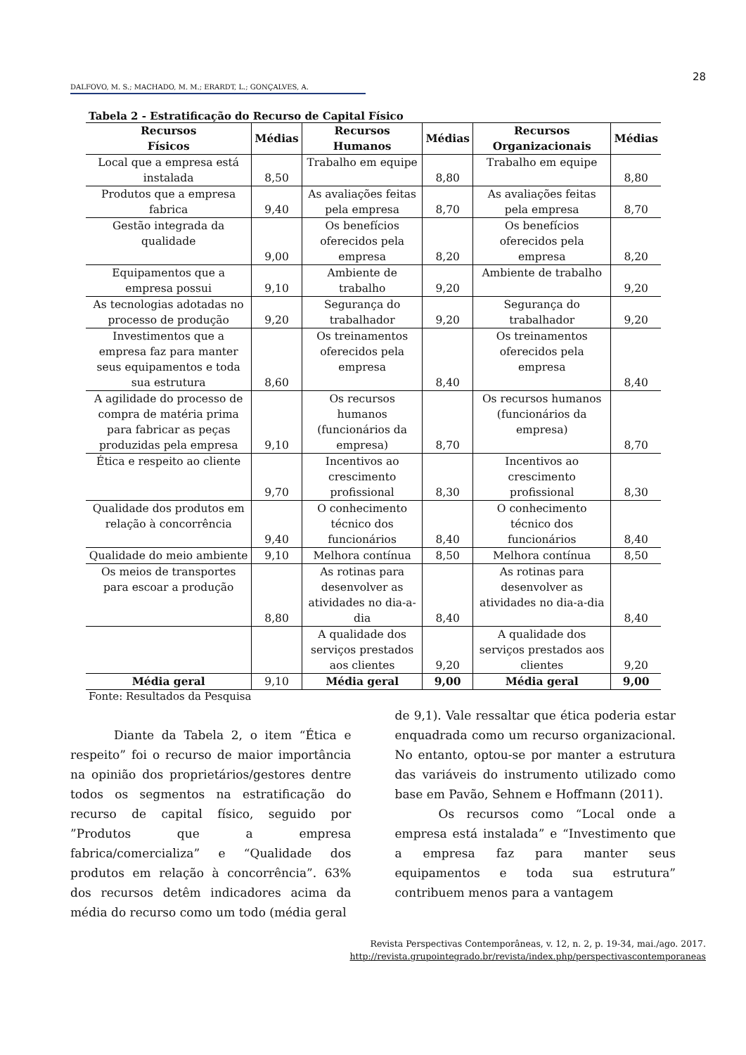28
DALFOVO, M. S.; MACHADO, M. M.; ERARDT, L.; GONÇALVES, A.
Tabela 2 - Estratificação do Recurso de Capital Físico
| Recursos Físicos | Médias | Recursos Humanos | Médias | Recursos Organizacionais | Médias |
| --- | --- | --- | --- | --- | --- |
| Local que a empresa está instalada | 8,50 | Trabalho em equipe | 8,80 | Trabalho em equipe | 8,80 |
| Produtos que a empresa fabrica | 9,40 | As avaliações feitas pela empresa | 8,70 | As avaliações feitas pela empresa | 8,70 |
| Gestão integrada da qualidade | 9,00 | Os benefícios oferecidos pela empresa | 8,20 | Os benefícios oferecidos pela empresa | 8,20 |
| Equipamentos que a empresa possui | 9,10 | Ambiente de trabalho | 9,20 | Ambiente de trabalho | 9,20 |
| As tecnologias adotadas no processo de produção | 9,20 | Segurança do trabalhador | 9,20 | Segurança do trabalhador | 9,20 |
| Investimentos que a empresa faz para manter seus equipamentos e toda sua estrutura | 8,60 | Os treinamentos oferecidos pela empresa | 8,40 | Os treinamentos oferecidos pela empresa | 8,40 |
| A agilidade do processo de compra de matéria prima para fabricar as peças produzidas pela empresa | 9,10 | Os recursos humanos (funcionários da empresa) | 8,70 | Os recursos humanos (funcionários da empresa) | 8,70 |
| Ética e respeito ao cliente | 9,70 | Incentivos ao crescimento profissional | 8,30 | Incentivos ao crescimento profissional | 8,30 |
| Qualidade dos produtos em relação à concorrência | 9,40 | O conhecimento técnico dos funcionários | 8,40 | O conhecimento técnico dos funcionários | 8,40 |
| Qualidade do meio ambiente | 9,10 | Melhora contínua | 8,50 | Melhora contínua | 8,50 |
| Os meios de transportes para escoar a produção | 8,80 | As rotinas para desenvolver as atividades no dia-a-dia | 8,40 | As rotinas para desenvolver as atividades no dia-a-dia | 8,40 |
| | | A qualidade dos serviços prestados aos clientes | 9,20 | A qualidade dos serviços prestados aos clientes | 9,20 |
| Média geral | 9,10 | Média geral | 9,00 | Média geral | 9,00 |
Fonte: Resultados da Pesquisa
Diante da Tabela 2, o item “Ética e respeito” foi o recurso de maior importância na opinião dos proprietários/gestores dentre todos os segmentos na estratificação do recurso de capital físico, seguido por ”Produtos que a empresa fabrica/comercializa” e “Qualidade dos produtos em relação à concorrência”. 63% dos recursos detêm indicadores acima da média do recurso como um todo (média geral
de 9,1). Vale ressaltar que ética poderia estar enquadrada como um recurso organizacional. No entanto, optou-se por manter a estrutura das variáveis do instrumento utilizado como base em Pavão, Sehnem e Hoffmann (2011).
Os recursos como “Local onde a empresa está instalada” e “Investimento que a empresa faz para manter seus equipamentos e toda sua estrutura” contribuem menos para a vantagem
Revista Perspectivas Contemporâneas, v. 12, n. 2, p. 19-34, mai./ago. 2017.
http://revista.grupointegrado.br/revista/index.php/perspectivascontemporaneas